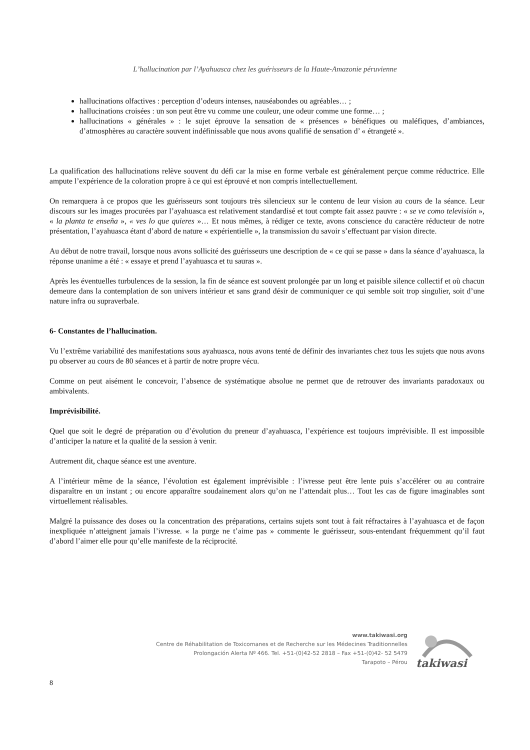L’hallucination par l’Ayahuasca chez les guérisseurs de la Haute-Amazonie péruvienne
hallucinations olfactives : perception d’odeurs intenses, nauséabondes ou agréables… ;
hallucinations croisées : un son peut être vu comme une couleur, une odeur comme une forme… ;
hallucinations « générales » : le sujet éprouve la sensation de « présences » bénéfiques ou maléfiques, d’ambiances, d’atmosphères au caractère souvent indéfinissable que nous avons qualifié de sensation d’ « étrangeté ».
La qualification des hallucinations relève souvent du défi car la mise en forme verbale est généralement perçue comme réductrice. Elle ampute l’expérience de la coloration propre à ce qui est éprouvé et non compris intellectuellement.
On remarquera à ce propos que les guérisseurs sont toujours très silencieux sur le contenu de leur vision au cours de la séance. Leur discours sur les images procurées par l’ayahuasca est relativement standardisé et tout compte fait assez pauvre : « se ve como televisión », « la planta te enseña », « ves lo que quieres »… Et nous mêmes, à rédiger ce texte, avons conscience du caractère réducteur de notre présentation, l’ayahuasca étant d’abord de nature « expérientielle », la transmission du savoir s’effectuant par vision directe.
Au début de notre travail, lorsque nous avons sollicité des guérisseurs une description de « ce qui se passe » dans la séance d’ayahuasca, la réponse unanime a été : « essaye et prend l’ayahuasca et tu sauras ».
Après les éventuelles turbulences de la session, la fin de séance est souvent prolongée par un long et paisible silence collectif et où chacun demeure dans la contemplation de son univers intérieur et sans grand désir de communiquer ce qui semble soit trop singulier, soit d’une nature infra ou supraverbale.
6- Constantes de l’hallucination.
Vu l’extrême variabilité des manifestations sous ayahuasca, nous avons tenté de définir des invariantes chez tous les sujets que nous avons pu observer au cours de 80 séances et à partir de notre propre vécu.
Comme on peut aisément le concevoir, l’absence de systématique absolue ne permet que de retrouver des invariants paradoxaux ou ambivalents.
Imprévisibilité.
Quel que soit le degré de préparation ou d’évolution du preneur d’ayahuasca, l’expérience est toujours imprévisible. Il est impossible d’anticiper la nature et la qualité de la session à venir.
Autrement dit, chaque séance est une aventure.
A l’intérieur même de la séance, l’évolution est également imprévisible : l’ivresse peut être lente puis s’accélérer ou au contraire disparaître en un instant ; ou encore apparaître soudainement alors qu’on ne l’attendait plus… Tout les cas de figure imaginables sont virtuellement réalisables.
Malgré la puissance des doses ou la concentration des préparations, certains sujets sont tout à fait réfractaires à l’ayahuasca et de façon inexpliquée n’atteignent jamais l’ivresse. « la purge ne t’aime pas » commente le guérisseur, sous-entendant fréquemment qu’il faut d’abord l’aimer elle pour qu’elle manifeste de la réciprocité.
www.takiwasi.org
Centre de Réhabilitation de Toxicomanes et de Recherche sur les Médecines Traditionnelles
Prolongación Alerta Nº 466. Tel. +51-(0)42-52 2818 – Fax +51-(0)42- 52 5479
Tarapoto – Pérou
takiwasi
8